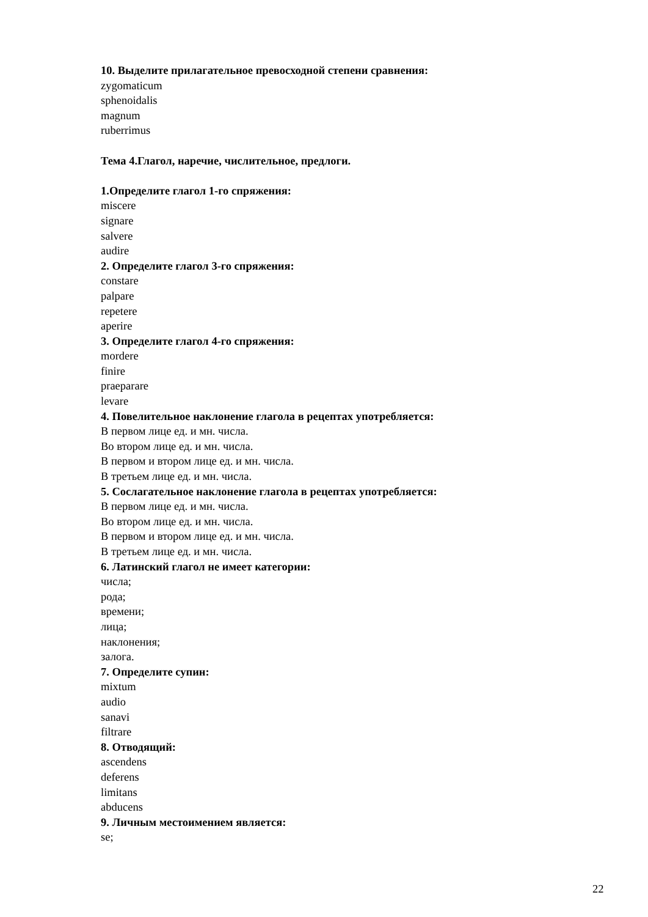10. Выделите прилагательное превосходной степени сравнения:
zygomaticum
sphenoidalis
magnum
ruberrimus
Тема 4.Глагол, наречие, числительное, предлоги.
1.Определите глагол 1-го спряжения:
miscere
signare
salvere
audire
2. Определите глагол 3-го спряжения:
constare
palpare
repetere
aperire
3. Определите глагол 4-го спряжения:
mordere
finire
praeparare
levare
4. Повелительное наклонение глагола в рецептах употребляется:
В первом лице ед. и мн. числа.
Во втором лице ед. и мн. числа.
В первом и втором лице ед. и мн. числа.
В третьем лице ед. и мн. числа.
5. Сослагательное наклонение глагола в рецептах употребляется:
В первом лице ед. и мн. числа.
Во втором лице ед. и мн. числа.
В первом и втором лице ед. и мн. числа.
В третьем лице ед. и мн. числа.
6. Латинский глагол не имеет категории:
числа;
рода;
времени;
лица;
наклонения;
залога.
7. Определите супин:
mixtum
audio
sanavi
filtrare
8. Отводящий:
ascendens
deferens
limitans
abducens
9. Личным местоимением является:
se;
22